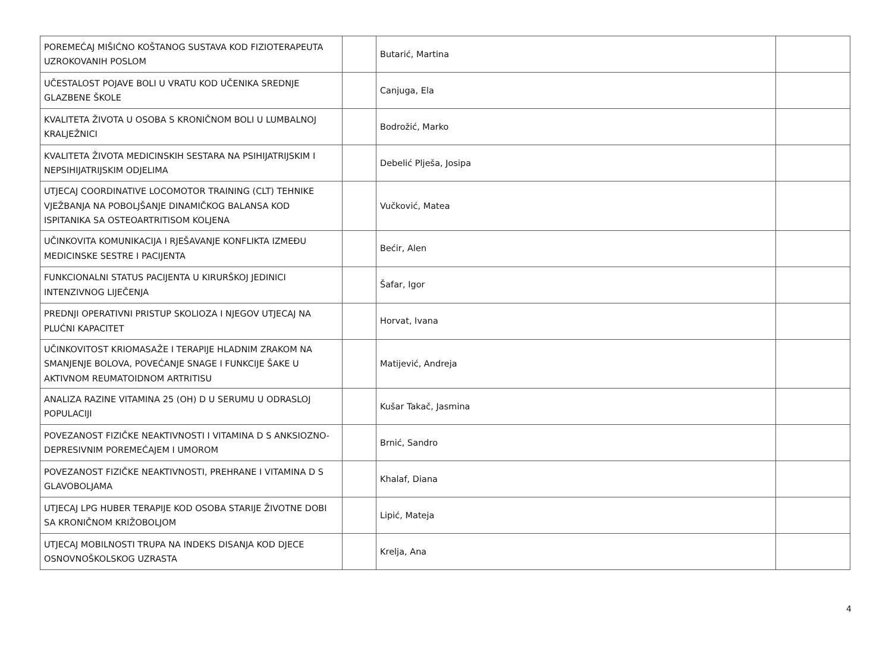| POREMEĆAJ MIŠIĆNO KOŠTANOG SUSTAVA KOD FIZIOTERAPEUTA UZROKOVANIH POSLOM | | Butarić, Martina | |
| UČESTALOST POJAVE BOLI U VRATU KOD UČENIKA SREDNJE GLAZBENE ŠKOLE | | Canjuga, Ela | |
| KVALITETA ŽIVOTA U OSOBA S KRONIČNOM BOLI U LUMBALNOJ KRALJEŽNICI | | Bodrožić, Marko | |
| KVALITETA ŽIVOTA MEDICINSKIH SESTARA NA PSIHIJATRIJSKIM I NEPSIHIJATRIJSKIM ODJELIMA | | Debelić Plješa, Josipa | |
| UTJECAJ COORDINATIVE LOCOMOTOR TRAINING (CLT) TEHNIKE VJEŽBANJA NA POBOLJŠANJE DINAMIČKOG BALANSA KOD ISPITANIKA SA OSTEOARTRITISOM KOLJENA | | Vučković, Matea | |
| UČINKOVITA KOMUNIKACIJA I RJEŠAVANJE KONFLIKTA IZMEĐU MEDICINSKE SESTRE I PACIJENTA | | Bećir, Alen | |
| FUNKCIONALNI STATUS PACIJENTA U KIRURŠKOJ JEDINICI INTENZIVNOG LIJEČENJA | | Šafar, Igor | |
| PREDNJI OPERATIVNI PRISTUP SKOLIOZA I NJEGOV UTJECAJ NA PLUĆNI KAPACITET | | Horvat, Ivana | |
| UČINKOVITOST KRIOMASAŽE I TERAPIJE HLADNIM ZRAKOM NA SMANJENJE BOLOVA, POVEĆANJE SNAGE I FUNKCIJE ŠAKE U AKTIVNOM REUMATOIDNOM ARTRITISU | | Matijević, Andreja | |
| ANALIZA RAZINE VITAMINA 25 (OH) D U SERUMU U ODRASLOJ POPULACIJI | | Kušar Takač, Jasmina | |
| POVEZANOST FIZIČKE NEAKTIVNOSTI I VITAMINA D S ANKSIOZNO-DEPRESIVNIM POREMEĆAJEM I UMOROM | | Brnić, Sandro | |
| POVEZANOST FIZIČKE NEAKTIVNOSTI, PREHRANE I VITAMINA D S GLAVOBOLJAMA | | Khalaf, Diana | |
| UTJECAJ LPG HUBER TERAPIJE KOD OSOBA STARIJE ŽIVOTNE DOBI SA KRONIČNOM KRIŽOBOLJOM | | Lipić, Mateja | |
| UTJECAJ MOBILNOSTI TRUPA NA INDEKS DISANJA KOD DJECE OSNOVNOŠKOLSKOG UZRASTA | | Krelja, Ana | |
4